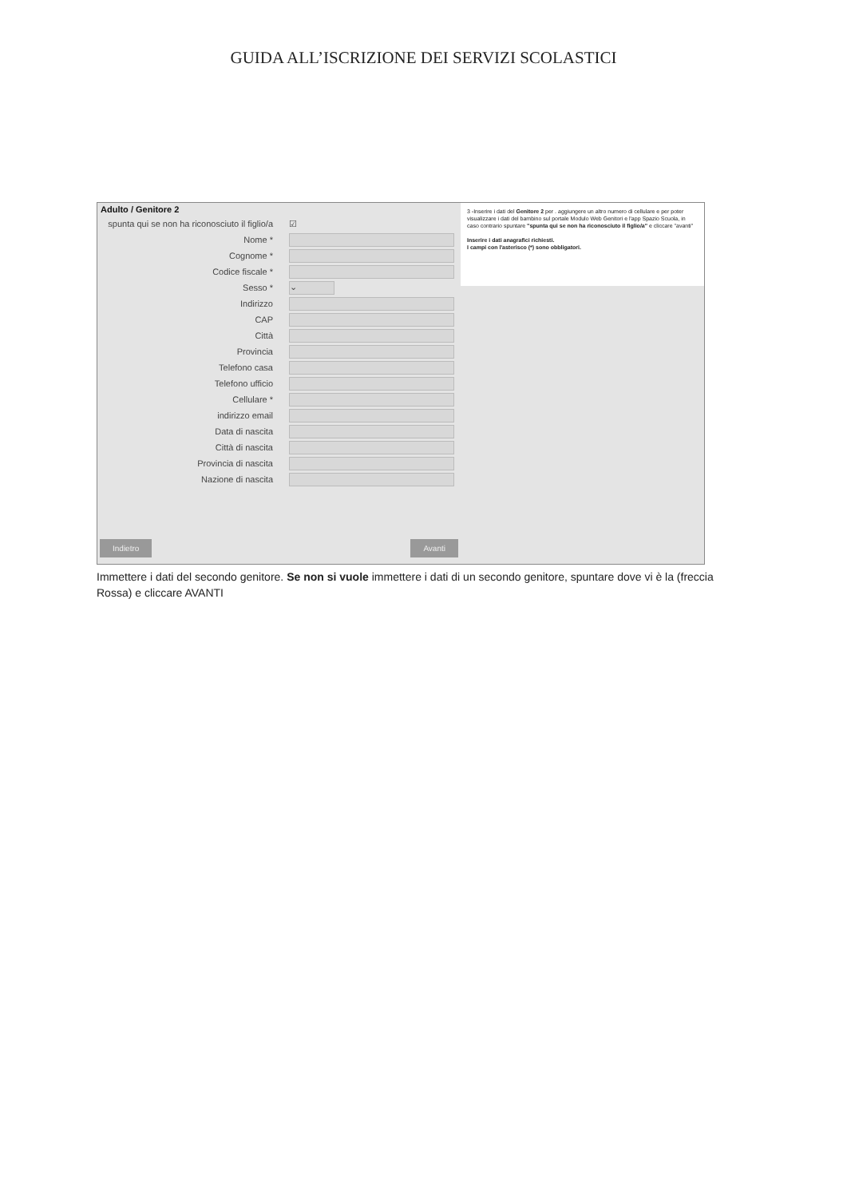GUIDA ALL’ISCRIZIONE DEI SERVIZI SCOLASTICI
Adulto / Genitore 2
spunta qui se non ha riconosciuto il figlio/a ☑
Nome *
Cognome *
Codice fiscale *
Sesso * ⌄
Indirizzo
CAP
Città
Provincia
Telefono casa
Telefono ufficio
Cellulare *
indirizzo email
Data di nascita
Città di nascita
Provincia di nascita
Nazione di nascita
Indietro Avanti
3 -Inserire i dati del Genitore 2 per . aggiungere un altro numero di cellulare e per poter visualizzare i dati del bambino sul portale Modulo Web Genitori e l'app Spazio Scuola, in caso contrario spuntare "spunta qui se non ha riconosciuto il figlio/a" e cliccare "avanti"
Inserire i dati anagrafici richiesti.
I campi con l'asterisco (*) sono obbligatori.
Immettere i dati del secondo genitore. Se non si vuole immettere i dati di un secondo genitore, spuntare dove vi è la (freccia Rossa) e cliccare AVANTI